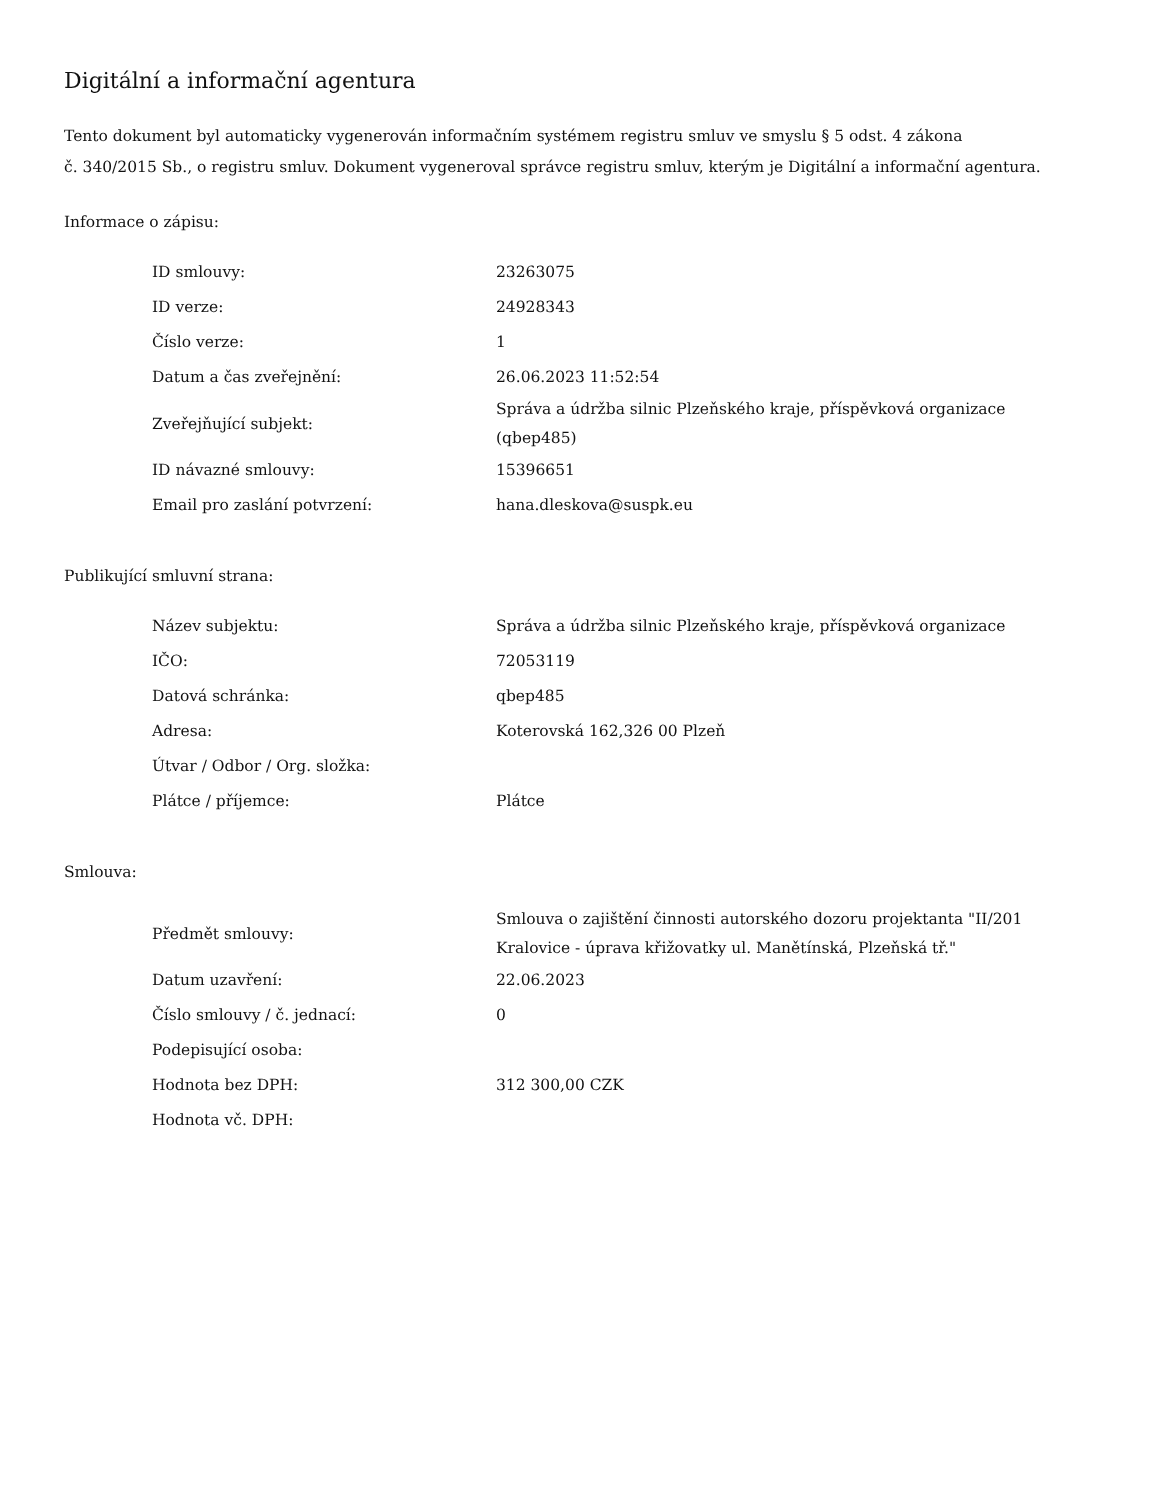Digitální a informační agentura
Tento dokument byl automaticky vygenerován informačním systémem registru smluv ve smyslu § 5 odst. 4 zákona
č. 340/2015 Sb., o registru smluv. Dokument vygeneroval správce registru smluv, kterým je Digitální a informační agentura.
Informace o zápisu:
| ID smlouvy: | 23263075 |
| ID verze: | 24928343 |
| Číslo verze: | 1 |
| Datum a čas zveřejnění: | 26.06.2023 11:52:54 |
| Zveřejňující subjekt: | Správa a údržba silnic Plzeňského kraje, příspěvková organizace (qbep485) |
| ID návazné smlouvy: | 15396651 |
| Email pro zaslání potvrzení: | hana.dleskova@suspk.eu |
Publikující smluvní strana:
| Název subjektu: | Správa a údržba silnic Plzeňského kraje, příspěvková organizace |
| IČO: | 72053119 |
| Datová schránka: | qbep485 |
| Adresa: | Koterovská 162,326 00 Plzeň |
| Útvar / Odbor / Org. složka: | |
| Plátce / příjemce: | Plátce |
Smlouva:
| Předmět smlouvy: | Smlouva o zajištění činnosti autorského dozoru projektanta "II/201 Kralovice - úprava křižovatky ul. Manětínská, Plzeňská tř." |
| Datum uzavření: | 22.06.2023 |
| Číslo smlouvy / č. jednací: | 0 |
| Podepisující osoba: | |
| Hodnota bez DPH: | 312 300,00 CZK |
| Hodnota vč. DPH: | |